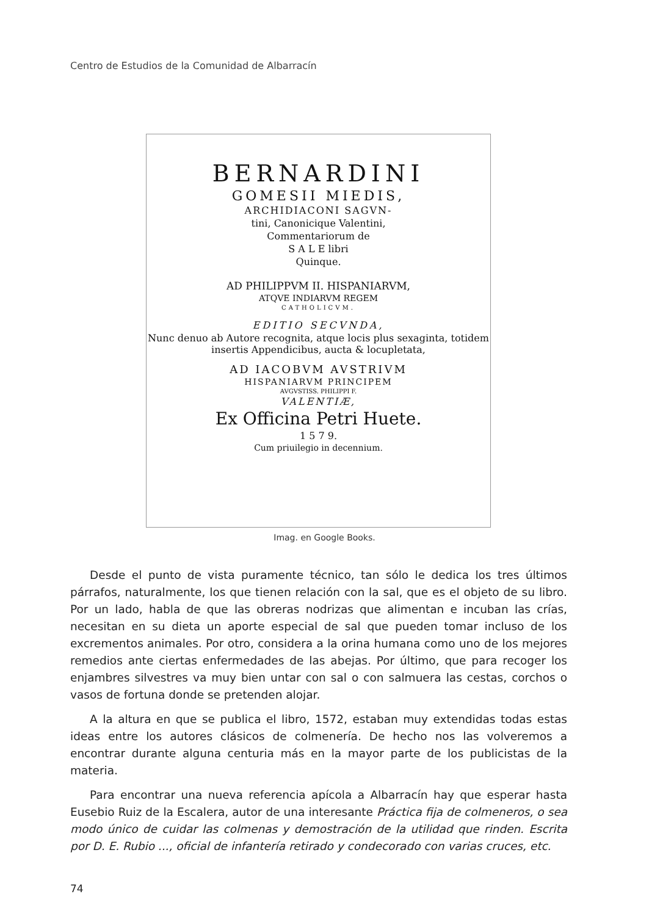Centro de Estudios de la Comunidad de Albarracín
BERNARDINI
GOMESII MIEDIS,
ARCHIDIACONI SAGVN-
tini, Canonicique Valentini,
Commentariorum de
S A L E libri
Quinque.
AD PHILIPPVM II. HISPANIARVM,
ATQVE INDIARVM REGEM
CATHOLICVM.
EDITIO SECVNDA,
Nunc denuo ab Autore recognita, atque locis plus sexaginta, totidem insertis Appendicibus, aucta & locupletata,
AD IACOBVM AVSTRIVM
HISPANIARVM PRINCIPEM
AVGVSTISS. PHILIPPI F.
VALENTIÆ,
Ex Officina Petri Huete.
1 5 7 9.
Cum priuilegio in decennium.
Imag. en Google Books.
Desde el punto de vista puramente técnico, tan sólo le dedica los tres últimos párrafos, naturalmente, los que tienen relación con la sal, que es el objeto de su libro. Por un lado, habla de que las obreras nodrizas que alimentan e incuban las crías, necesitan en su dieta un aporte especial de sal que pueden tomar incluso de los excrementos animales. Por otro, considera a la orina humana como uno de los mejores remedios ante ciertas enfermedades de las abejas. Por último, que para recoger los enjambres silvestres va muy bien untar con sal o con salmuera las cestas, corchos o vasos de fortuna donde se pretenden alojar.
A la altura en que se publica el libro, 1572, estaban muy extendidas todas estas ideas entre los autores clásicos de colmenería. De hecho nos las volveremos a encontrar durante alguna centuria más en la mayor parte de los publicistas de la materia.
Para encontrar una nueva referencia apícola a Albarracín hay que esperar hasta Eusebio Ruiz de la Escalera, autor de una interesante Práctica fija de colmeneros, o sea modo único de cuidar las colmenas y demostración de la utilidad que rinden. Escrita por D. E. Rubio ..., oficial de infantería retirado y condecorado con varias cruces, etc.
74